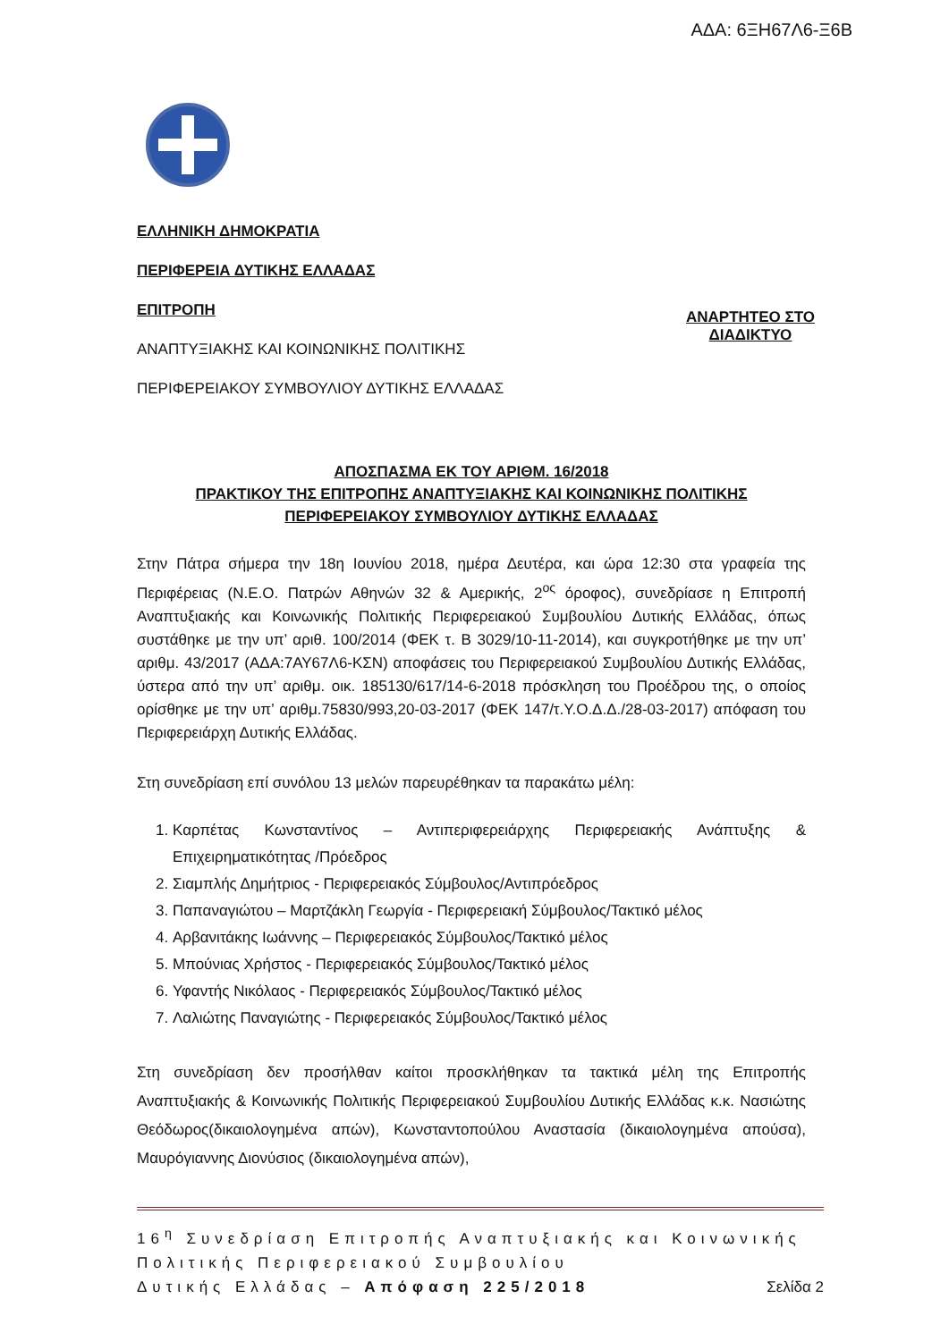ΑΔΑ: 6ΞΗ67Λ6-Ξ6Β
ΕΛΛΗΝΙΚΗ ΔΗΜΟΚΡΑΤΙΑ
ΠΕΡΙΦΕΡΕΙΑ ΔΥΤΙΚΗΣ ΕΛΛΑΔΑΣ
ΕΠΙΤΡΟΠΗ
ΑΝΑΠΤΥΞΙΑΚΗΣ ΚΑΙ ΚΟΙΝΩΝΙΚΗΣ ΠΟΛΙΤΙΚΗΣ
ΑΝΑΡΤΗΤΕΟ ΣΤΟ
ΔΙΑΔΙΚΤΥΟ
ΠΕΡΙΦΕΡΕΙΑΚΟΥ ΣΥΜΒΟΥΛΙΟΥ ΔΥΤΙΚΗΣ ΕΛΛΑΔΑΣ
ΑΠΟΣΠΑΣΜΑ ΕΚ ΤΟΥ ΑΡΙΘΜ. 16/2018
ΠΡΑΚΤΙΚΟΥ ΤΗΣ ΕΠΙΤΡΟΠΗΣ ΑΝΑΠΤΥΞΙΑΚΗΣ ΚΑΙ ΚΟΙΝΩΝΙΚΗΣ ΠΟΛΙΤΙΚΗΣ
ΠΕΡΙΦΕΡΕΙΑΚΟΥ ΣΥΜΒΟΥΛΙΟΥ ΔΥΤΙΚΗΣ ΕΛΛΑΔΑΣ
Στην Πάτρα σήμερα την 18η Ιουνίου 2018, ημέρα Δευτέρα, και ώρα 12:30 στα γραφεία της Περιφέρειας (Ν.Ε.Ο. Πατρών Αθηνών 32 & Αμερικής, 2<sup>ος</sup> όροφος), συνεδρίασε η Επιτροπή Αναπτυξιακής και Κοινωνικής Πολιτικής Περιφερειακού Συμβουλίου Δυτικής Ελλάδας, όπως συστάθηκε με την υπ’ αριθ. 100/2014 (ΦΕΚ τ. Β 3029/10-11-2014), και συγκροτήθηκε με την υπ’ αριθμ. 43/2017 (ΑΔΑ:7ΑΥ67Λ6-ΚΣΝ) αποφάσεις του Περιφερειακού Συμβουλίου Δυτικής Ελλάδας, ύστερα από την υπ’ αριθμ. οικ. 185130/617/14-6-2018 πρόσκληση του Προέδρου της, ο οποίος ορίσθηκε με την υπ’ αριθμ.75830/993,20-03-2017 (ΦΕΚ 147/τ.Υ.Ο.Δ.Δ./28-03-2017) απόφαση του Περιφερειάρχη Δυτικής Ελλάδας.
Στη συνεδρίαση επί συνόλου 13 μελών παρευρέθηκαν τα παρακάτω μέλη:
1. Καρπέτας Κωνσταντίνος – Αντιπεριφερειάρχης Περιφερειακής Ανάπτυξης & Επιχειρηματικότητας /Πρόεδρος
2. Σιαμπλής Δημήτριος - Περιφερειακός Σύμβουλος/Αντιπρόεδρος
3. Παπαναγιώτου – Μαρτζάκλη Γεωργία - Περιφερειακή Σύμβουλος/Τακτικό μέλος
4. Αρβανιτάκης Ιωάννης – Περιφερειακός Σύμβουλος/Τακτικό μέλος
5. Μπούνιας Χρήστος - Περιφερειακός Σύμβουλος/Τακτικό μέλος
6. Υφαντής Νικόλαος - Περιφερειακός Σύμβουλος/Τακτικό μέλος
7. Λαλιώτης Παναγιώτης - Περιφερειακός Σύμβουλος/Τακτικό μέλος
Στη συνεδρίαση δεν προσήλθαν καίτοι προσκλήθηκαν τα τακτικά μέλη της Επιτροπής Αναπτυξιακής & Κοινωνικής Πολιτικής Περιφερειακού Συμβουλίου Δυτικής Ελλάδας κ.κ. Νασιώτης Θεόδωρος(δικαιολογημένα απών), Κωνσταντοπούλου Αναστασία (δικαιολογημένα απούσα), Μαυρόγιαννης Διονύσιος (δικαιολογημένα απών),
16<sup>η</sup> Συνεδρίαση Επιτροπής Αναπτυξιακής και Κοινωνικής Πολιτικής Περιφερειακού Συμβουλίου
Δυτικής Ελλάδας – Απόφαση 225/2018 Σελίδα 2